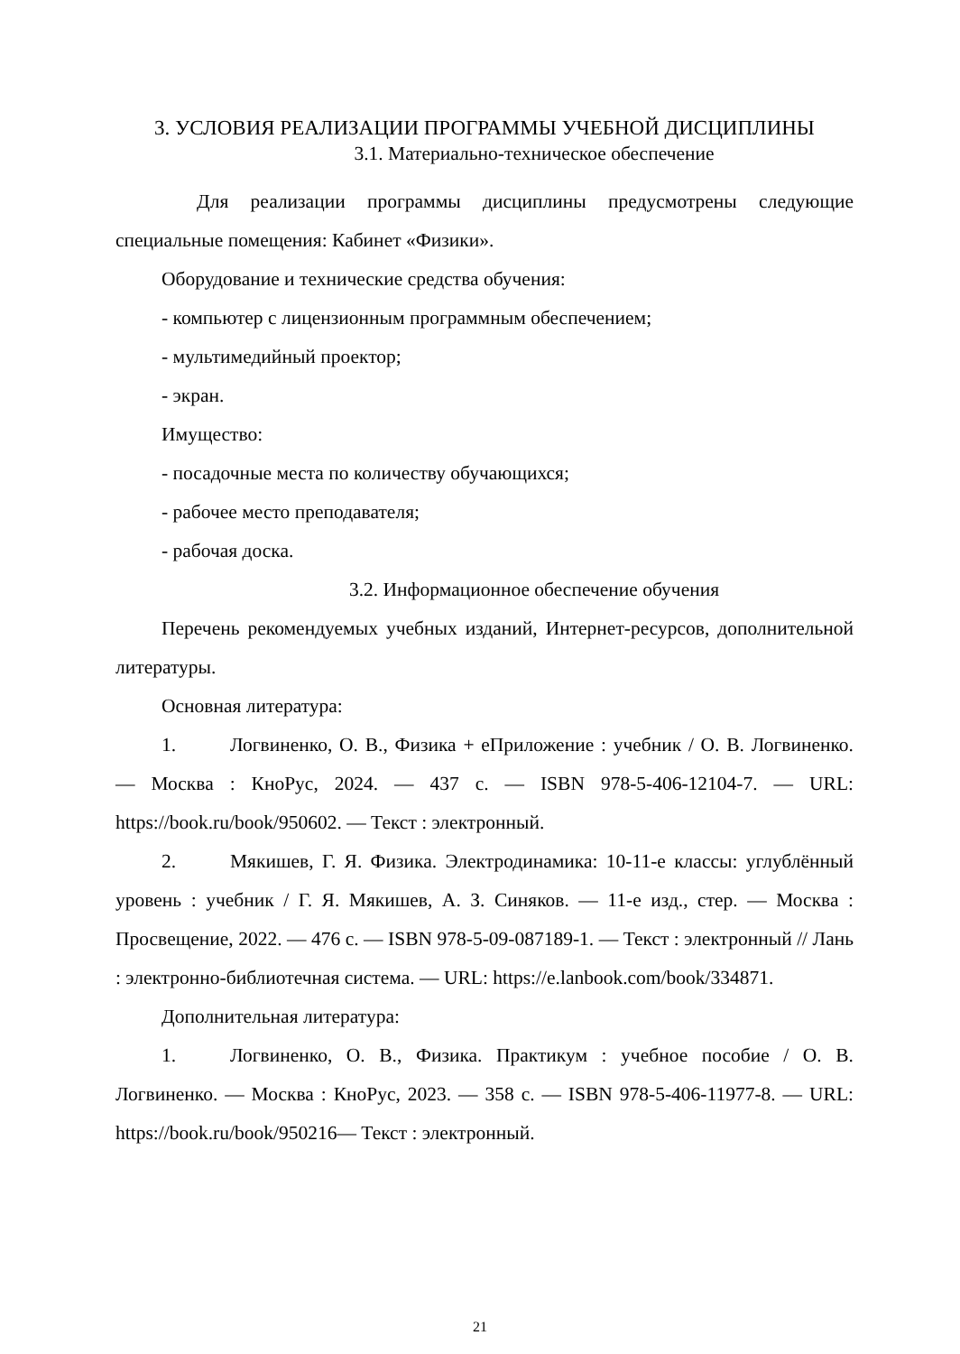3. УСЛОВИЯ РЕАЛИЗАЦИИ ПРОГРАММЫ УЧЕБНОЙ ДИСЦИПЛИНЫ
3.1. Материально-техническое обеспечение
Для реализации программы дисциплины предусмотрены следующие специальные помещения: Кабинет «Физики».
Оборудование и технические средства обучения:
- компьютер с лицензионным программным обеспечением;
- мультимедийный проектор;
- экран.
Имущество:
- посадочные места по количеству обучающихся;
- рабочее место преподавателя;
- рабочая доска.
3.2. Информационное обеспечение обучения
Перечень рекомендуемых учебных изданий, Интернет-ресурсов, дополнительной литературы.
Основная литература:
1. Логвиненко, О. В., Физика + еПриложение : учебник / О. В. Логвиненко. — Москва : КноРус, 2024. — 437 с. — ISBN 978-5-406-12104-7. — URL: https://book.ru/book/950602. — Текст : электронный.
2. Мякишев, Г. Я. Физика. Электродинамика: 10-11-е классы: углублённый уровень : учебник / Г. Я. Мякишев, А. З. Синяков. — 11-е изд., стер. — Москва : Просвещение, 2022. — 476 с. — ISBN 978-5-09-087189-1. — Текст : электронный // Лань : электронно-библиотечная система. — URL: https://e.lanbook.com/book/334871.
Дополнительная литература:
1. Логвиненко, О. В., Физика. Практикум : учебное пособие / О. В. Логвиненко. — Москва : КноРус, 2023. — 358 с. — ISBN 978-5-406-11977-8. — URL: https://book.ru/book/950216— Текст : электронный.
21